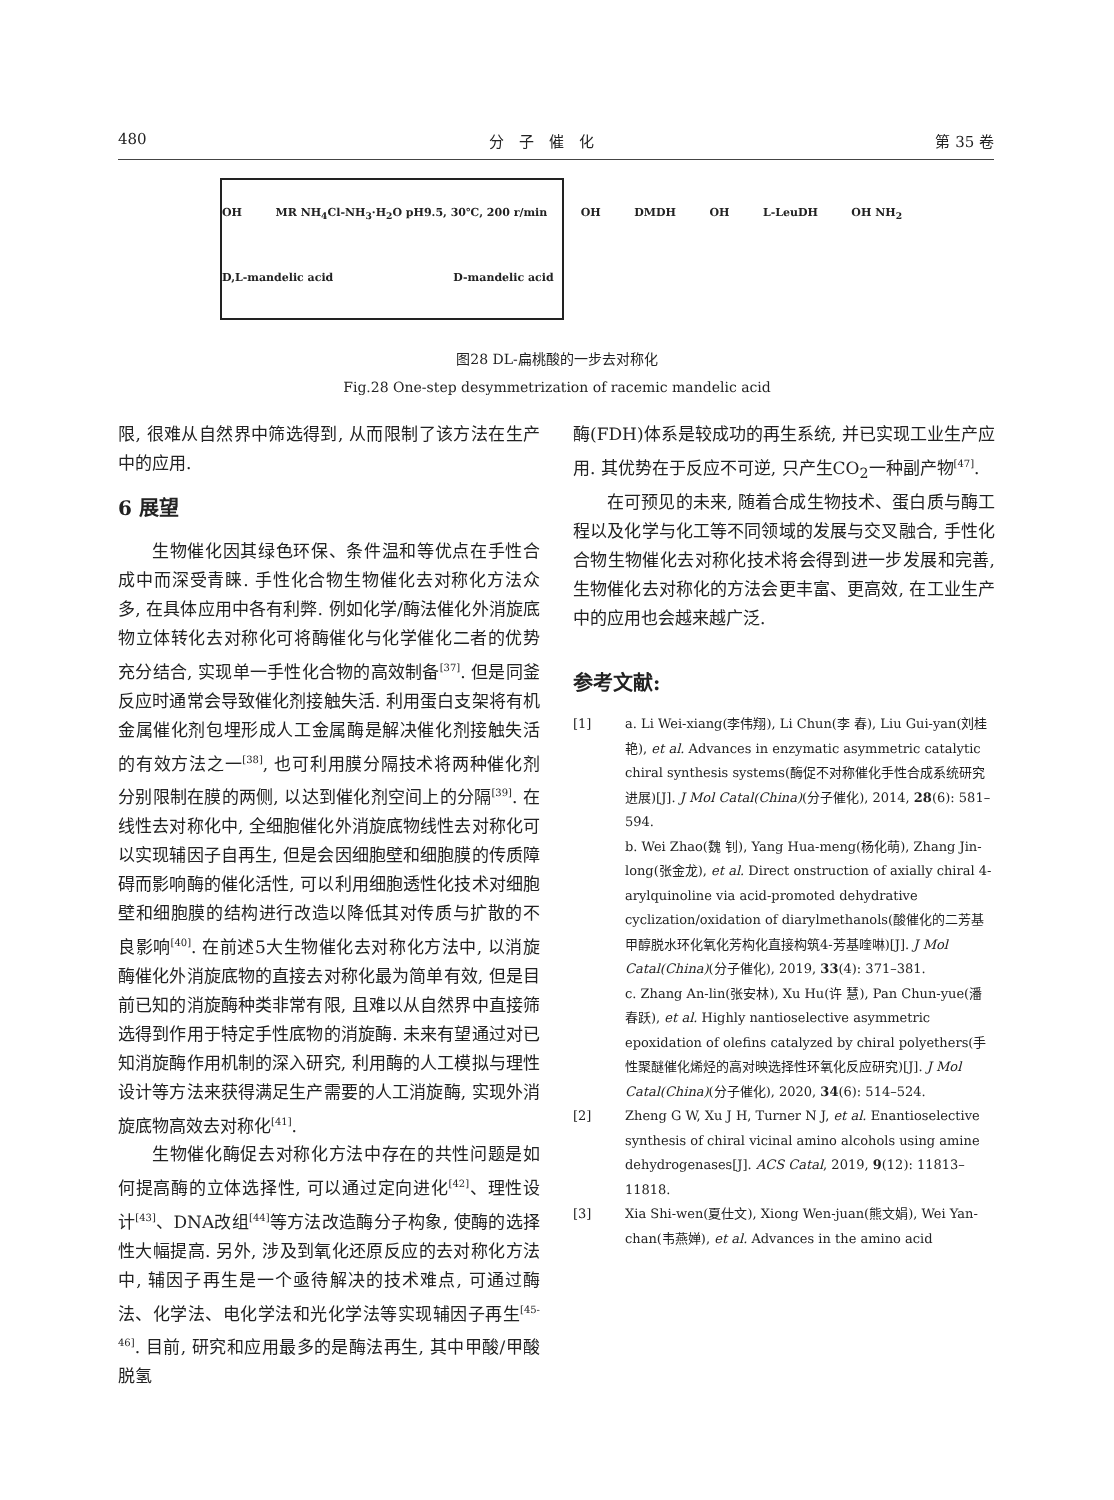480 分　子　催　化 第 35 卷
OH MR NH<sub>4</sub>Cl-NH<sub>3</sub>·H<sub>2</sub>O pH9.5, 30℃, 200 r/min OH DMDH OH L-LeuDH OH NH<sub>2</sub>
D,L-mandelic acid D-mandelic acid
图28 DL-扁桃酸的一步去对称化
Fig.28 One-step desymmetrization of racemic mandelic acid
限, 很难从自然界中筛选得到, 从而限制了该方法在生产中的应用.
6 展望
生物催化因其绿色环保、条件温和等优点在手性合成中而深受青睐. 手性化合物生物催化去对称化方法众多, 在具体应用中各有利弊. 例如化学/酶法催化外消旋底物立体转化去对称化可将酶催化与化学催化二者的优势充分结合, 实现单一手性化合物的高效制备<sup>[37]</sup>. 但是同釜反应时通常会导致催化剂接触失活. 利用蛋白支架将有机金属催化剂包埋形成人工金属酶是解决催化剂接触失活的有效方法之一<sup>[38]</sup>, 也可利用膜分隔技术将两种催化剂分别限制在膜的两侧, 以达到催化剂空间上的分隔<sup>[39]</sup>. 在线性去对称化中, 全细胞催化外消旋底物线性去对称化可以实现辅因子自再生, 但是会因细胞壁和细胞膜的传质障碍而影响酶的催化活性, 可以利用细胞透性化技术对细胞壁和细胞膜的结构进行改造以降低其对传质与扩散的不良影响<sup>[40]</sup>. 在前述5大生物催化去对称化方法中, 以消旋酶催化外消旋底物的直接去对称化最为简单有效, 但是目前已知的消旋酶种类非常有限, 且难以从自然界中直接筛选得到作用于特定手性底物的消旋酶. 未来有望通过对已知消旋酶作用机制的深入研究, 利用酶的人工模拟与理性设计等方法来获得满足生产需要的人工消旋酶, 实现外消旋底物高效去对称化<sup>[41]</sup>.
生物催化酶促去对称化方法中存在的共性问题是如何提高酶的立体选择性, 可以通过定向进化<sup>[42]</sup>、理性设计<sup>[43]</sup>、DNA改组<sup>[44]</sup>等方法改造酶分子构象, 使酶的选择性大幅提高. 另外, 涉及到氧化还原反应的去对称化方法中, 辅因子再生是一个亟待解决的技术难点, 可通过酶法、化学法、电化学法和光化学法等实现辅因子再生<sup>[45-46]</sup>. 目前, 研究和应用最多的是酶法再生, 其中甲酸/甲酸脱氢
酶(FDH)体系是较成功的再生系统, 并已实现工业生产应用. 其优势在于反应不可逆, 只产生CO<sub>2</sub>一种副产物<sup>[47]</sup>.
在可预见的未来, 随着合成生物技术、蛋白质与酶工程以及化学与化工等不同领域的发展与交叉融合, 手性化合物生物催化去对称化技术将会得到进一步发展和完善, 生物催化去对称化的方法会更丰富、更高效, 在工业生产中的应用也会越来越广泛.
参考文献:
[1] a. Li Wei-xiang(李伟翔), Li Chun(李 春), Liu Gui-yan(刘桂艳), et al. Advances in enzymatic asymmetric catalytic chiral synthesis systems(酶促不对称催化手性合成系统研究进展)[J]. J Mol Catal(China)(分子催化), 2014, 28(6): 581–594.
b. Wei Zhao(魏 钊), Yang Hua-meng(杨化萌), Zhang Jin-long(张金龙), et al. Direct onstruction of axially chiral 4-arylquinoline via acid-promoted dehydrative cyclization/oxidation of diarylmethanols(酸催化的二芳基甲醇脱水环化氧化芳构化直接构筑4-芳基喹啉)[J]. J Mol Catal(China)(分子催化), 2019, 33(4): 371–381.
c. Zhang An-lin(张安林), Xu Hu(许 慧), Pan Chun-yue(潘春跃), et al. Highly nantioselective asymmetric epoxidation of olefins catalyzed by chiral polyethers(手性聚醚催化烯烃的高对映选择性环氧化反应研究)[J]. J Mol Catal(China)(分子催化), 2020, 34(6): 514–524.
[2] Zheng G W, Xu J H, Turner N J, et al. Enantioselective synthesis of chiral vicinal amino alcohols using amine dehydrogenases[J]. ACS Catal, 2019, 9(12): 11813–11818.
[3] Xia Shi-wen(夏仕文), Xiong Wen-juan(熊文娟), Wei Yan-chan(韦燕婵), et al. Advances in the amino acid